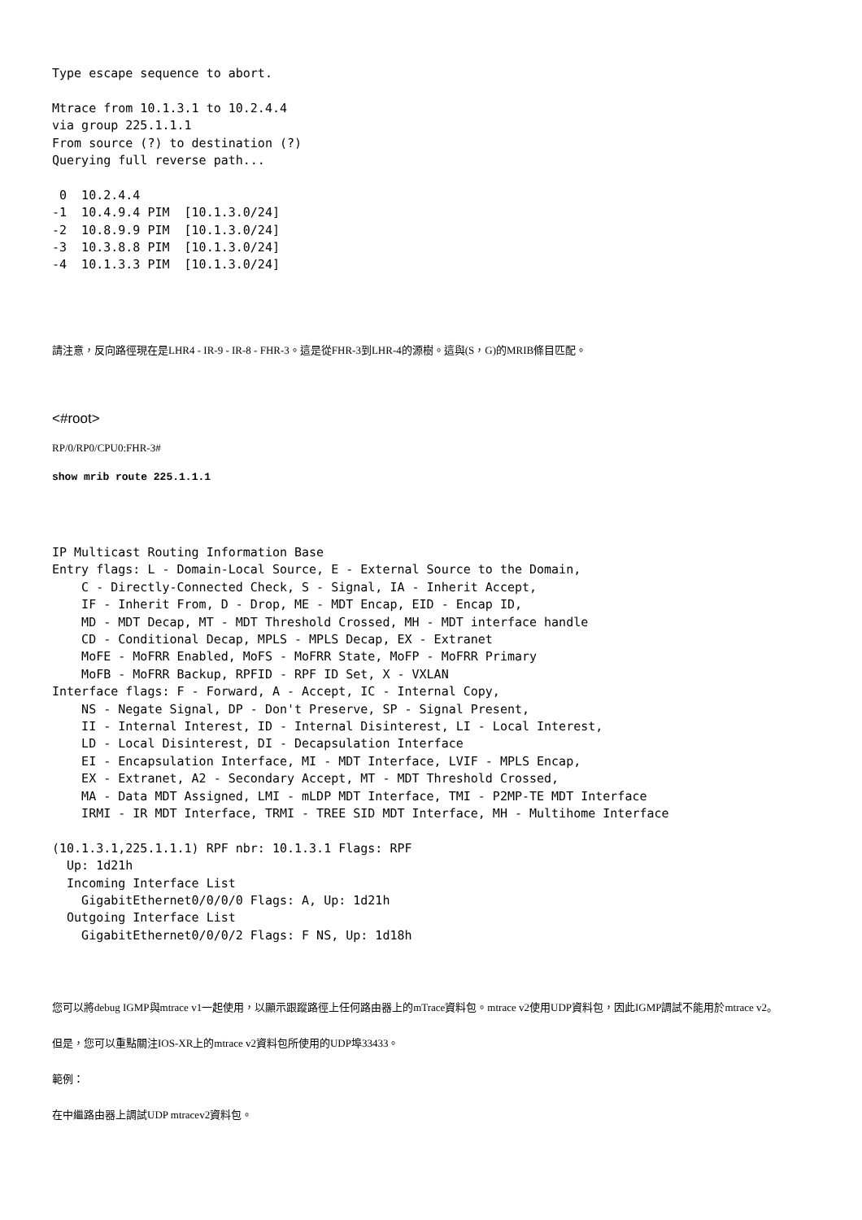Type escape sequence to abort.

Mtrace from 10.1.3.1 to 10.2.4.4
via group 225.1.1.1
From source (?) to destination (?)
Querying full reverse path...

 0  10.2.4.4
-1  10.4.9.4 PIM  [10.1.3.0/24]
-2  10.8.9.9 PIM  [10.1.3.0/24]
-3  10.3.8.8 PIM  [10.1.3.0/24]
-4  10.1.3.3 PIM  [10.1.3.0/24]
請注意，反向路徑現在是LHR4 - IR-9 - IR-8 - FHR-3。這是從FHR-3到LHR-4的源樹。這與(S，G)的MRIB條目匹配。
<#root>
RP/0/RP0/CPU0:FHR-3#
show mrib route 225.1.1.1
IP Multicast Routing Information Base
Entry flags: L - Domain-Local Source, E - External Source to the Domain,
    C - Directly-Connected Check, S - Signal, IA - Inherit Accept,
    IF - Inherit From, D - Drop, ME - MDT Encap, EID - Encap ID,
    MD - MDT Decap, MT - MDT Threshold Crossed, MH - MDT interface handle
    CD - Conditional Decap, MPLS - MPLS Decap, EX - Extranet
    MoFE - MoFRR Enabled, MoFS - MoFRR State, MoFP - MoFRR Primary
    MoFB - MoFRR Backup, RPFID - RPF ID Set, X - VXLAN
Interface flags: F - Forward, A - Accept, IC - Internal Copy,
    NS - Negate Signal, DP - Don't Preserve, SP - Signal Present,
    II - Internal Interest, ID - Internal Disinterest, LI - Local Interest,
    LD - Local Disinterest, DI - Decapsulation Interface
    EI - Encapsulation Interface, MI - MDT Interface, LVIF - MPLS Encap,
    EX - Extranet, A2 - Secondary Accept, MT - MDT Threshold Crossed,
    MA - Data MDT Assigned, LMI - mLDP MDT Interface, TMI - P2MP-TE MDT Interface
    IRMI - IR MDT Interface, TRMI - TREE SID MDT Interface, MH - Multihome Interface

(10.1.3.1,225.1.1.1) RPF nbr: 10.1.3.1 Flags: RPF
  Up: 1d21h
  Incoming Interface List
    GigabitEthernet0/0/0/0 Flags: A, Up: 1d21h
  Outgoing Interface List
    GigabitEthernet0/0/0/2 Flags: F NS, Up: 1d18h
您可以將debug IGMP與mtrace v1一起使用，以顯示跟蹤路徑上任何路由器上的mTrace資料包。mtrace v2使用UDP資料包，因此IGMP調試不能用於mtrace v2。
但是，您可以重點關注IOS-XR上的mtrace v2資料包所使用的UDP埠33433。
範例：
在中繼路由器上調試UDP mtracev2資料包。